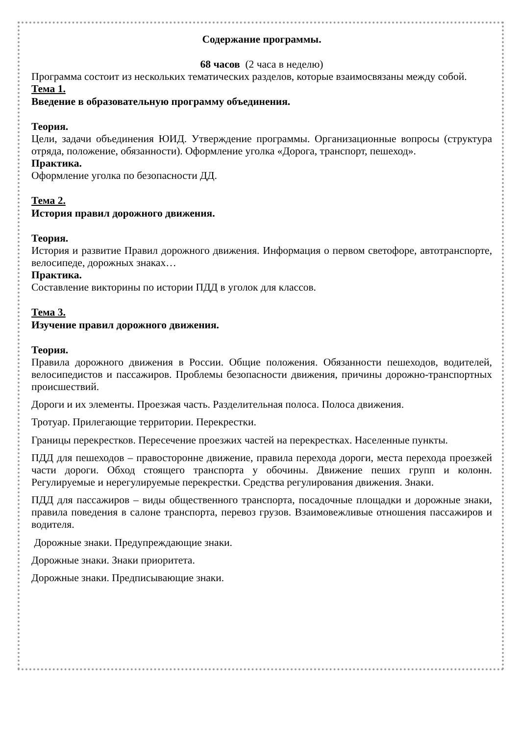Содержание программы.
68 часов (2 часа в неделю)
Программа состоит из нескольких тематических разделов, которые взаимосвязаны между собой.
Тема 1.
Введение в образовательную программу объединения.
Теория.
Цели, задачи объединения ЮИД. Утверждение программы. Организационные вопросы (структура отряда, положение, обязанности). Оформление уголка «Дорога, транспорт, пешеход».
Практика.
Оформление уголка по безопасности ДД.
Тема 2.
История правил дорожного движения.
Теория.
История и развитие Правил дорожного движения. Информация о первом светофоре, автотранспорте, велосипеде, дорожных знаках…
Практика.
Составление викторины по истории ПДД в уголок для классов.
Тема 3.
Изучение правил дорожного движения.
Теория.
Правила дорожного движения в России. Общие положения. Обязанности пешеходов, водителей, велосипедистов и пассажиров. Проблемы безопасности движения, причины дорожно-транспортных происшествий.
Дороги и их элементы. Проезжая часть. Разделительная полоса. Полоса движения.
Тротуар. Прилегающие территории. Перекрестки.
Границы перекрестков. Пересечение проезжих частей на перекрестках. Населенные пункты.
ПДД для пешеходов – правосторонне движение, правила перехода дороги, места перехода проезжей части дороги. Обход стоящего транспорта у обочины. Движение пеших групп и колонн. Регулируемые и нерегулируемые перекрестки. Средства регулирования движения. Знаки.
ПДД для пассажиров – виды общественного транспорта, посадочные площадки и дорожные знаки, правила поведения в салоне транспорта, перевоз грузов. Взаимовежливые отношения пассажиров и водителя.
Дорожные знаки. Предупреждающие знаки.
Дорожные знаки. Знаки приоритета.
Дорожные знаки. Предписывающие знаки.